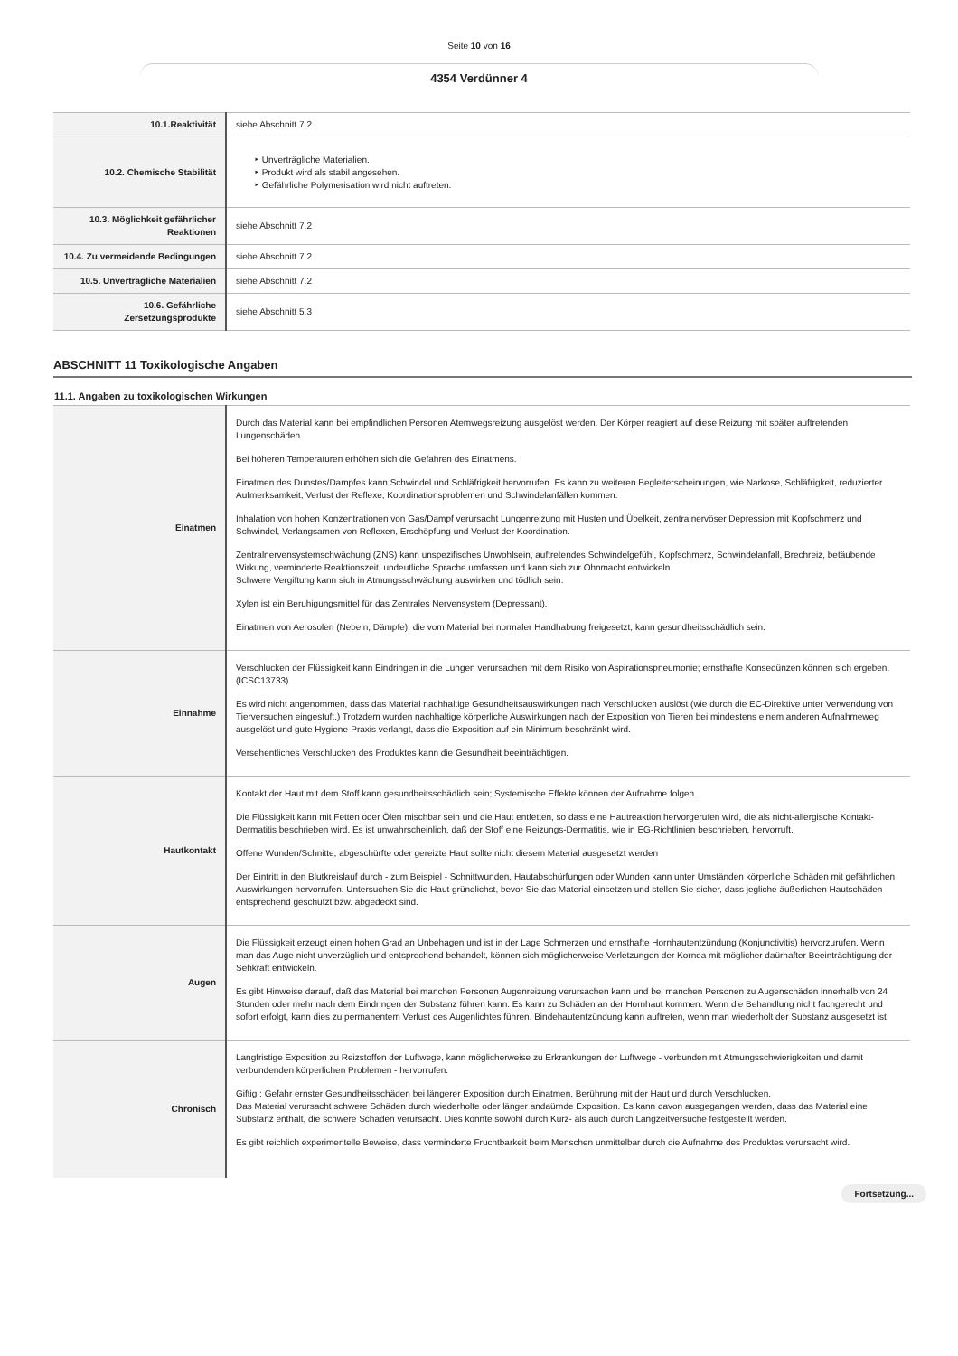Seite 10 von 16
4354 Verdünner 4
| 10.1.Reaktivität | siehe Abschnitt 7.2 |
| 10.2. Chemische Stabilität | ‣ Unverträgliche Materialien. ‣ Produkt wird als stabil angesehen. ‣ Gefährliche Polymerisation wird nicht auftreten. |
| 10.3. Möglichkeit gefährlicher Reaktionen | siehe Abschnitt 7.2 |
| 10.4. Zu vermeidende Bedingungen | siehe Abschnitt 7.2 |
| 10.5. Unverträgliche Materialien | siehe Abschnitt 7.2 |
| 10.6. Gefährliche Zersetzungsprodukte | siehe Abschnitt 5.3 |
ABSCHNITT 11 Toxikologische Angaben
11.1. Angaben zu toxikologischen Wirkungen
| Einatmen | Durch das Material kann bei empfindlichen Personen Atemwegsreizung ausgelöst werden. Der Körper reagiert auf diese Reizung mit später auftretenden Lungenschäden. Bei höheren Temperaturen erhöhen sich die Gefahren des Einatmens. Einatmen des Dunstes/Dampfes kann Schwindel und Schläfrigkeit hervorrufen. Es kann zu weiteren Begleiterscheinungen, wie Narkose, Schläfrigkeit, reduzierter Aufmerksamkeit, Verlust der Reflexe, Koordinationsproblemen und Schwindelanfällen kommen. Inhalation von hohen Konzentrationen von Gas/Dampf verursacht Lungenreizung mit Husten und Übelkeit, zentralnervöser Depression mit Kopfschmerz und Schwindel, Verlangsamen von Reflexen, Erschöpfung und Verlust der Koordination. Zentralnervensystemschwächung (ZNS) kann unspezifisches Unwohlsein, auftretendes Schwindelgefühl, Kopfschmerz, Schwindelanfall, Brechreiz, betäubende Wirkung, verminderte Reaktionszeit, undeutliche Sprache umfassen und kann sich zur Ohnmacht entwickeln. Schwere Vergiftung kann sich in Atmungsschwächung auswirken und tödlich sein. Xylen ist ein Beruhigungsmittel für das Zentrales Nervensystem (Depressant). Einatmen von Aerosolen (Nebeln, Dämpfe), die vom Material bei normaler Handhabung freigesetzt, kann gesundheitsschädlich sein. |
| Einnahme | Verschlucken der Flüssigkeit kann Eindringen in die Lungen verursachen mit dem Risiko von Aspirationspneumonie; ernsthafte Konseqünzen können sich ergeben. (ICSC13733) Es wird nicht angenommen, dass das Material nachhaltige Gesundheitsauswirkungen nach Verschlucken auslöst (wie durch die EC-Direktive unter Verwendung von Tierversuchen eingestuft.) Trotzdem wurden nachhaltige körperliche Auswirkungen nach der Exposition von Tieren bei mindestens einem anderen Aufnahmeweg ausgelöst und gute Hygiene-Praxis verlangt, dass die Exposition auf ein Minimum beschränkt wird. Versehentliches Verschlucken des Produktes kann die Gesundheit beeinträchtigen. |
| Hautkontakt | Kontakt der Haut mit dem Stoff kann gesundheitsschädlich sein; Systemische Effekte können der Aufnahme folgen. Die Flüssigkeit kann mit Fetten oder Ölen mischbar sein und die Haut entfetten, so dass eine Hautreaktion hervorgerufen wird, die als nicht-allergische Kontakt-Dermatitis beschrieben wird. Es ist unwahrscheinlich, daß der Stoff eine Reizungs-Dermatitis, wie in EG-Richtlinien beschrieben, hervorruft. Offene Wunden/Schnitte, abgeschürfte oder gereizte Haut sollte nicht diesem Material ausgesetzt werden Der Eintritt in den Blutkreislauf durch - zum Beispiel - Schnittwunden, Hautabschürfungen oder Wunden kann unter Umständen körperliche Schäden mit gefährlichen Auswirkungen hervorrufen. Untersuchen Sie die Haut gründlichst, bevor Sie das Material einsetzen und stellen Sie sicher, dass jegliche äußerlichen Hautschäden entsprechend geschützt bzw. abgedeckt sind. |
| Augen | Die Flüssigkeit erzeugt einen hohen Grad an Unbehagen und ist in der Lage Schmerzen und ernsthafte Hornhautentzündung (Konjunctivitis) hervorzurufen. Wenn man das Auge nicht unverzüglich und entsprechend behandelt, können sich möglicherweise Verletzungen der Kornea mit möglicher daürhafter Beeinträchtigung der Sehkraft entwickeln. Es gibt Hinweise darauf, daß das Material bei manchen Personen Augenreizung verursachen kann und bei manchen Personen zu Augenschäden innerhalb von 24 Stunden oder mehr nach dem Eindringen der Substanz führen kann. Es kann zu Schäden an der Hornhaut kommen. Wenn die Behandlung nicht fachgerecht und sofort erfolgt, kann dies zu permanentem Verlust des Augenlichtes führen. Bindehautentzündung kann auftreten, wenn man wiederholt der Substanz ausgesetzt ist. |
| Chronisch | Langfristige Exposition zu Reizstoffen der Luftwege, kann möglicherweise zu Erkrankungen der Luftwege - verbunden mit Atmungsschwierigkeiten und damit verbundenden körperlichen Problemen - hervorrufen. Giftig : Gefahr ernster Gesundheitsschäden bei längerer Exposition durch Einatmen, Berührung mit der Haut und durch Verschlucken. Das Material verursacht schwere Schäden durch wiederholte oder länger andaürnde Exposition. Es kann davon ausgegangen werden, dass das Material eine Substanz enthält, die schwere Schäden verursacht. Dies konnte sowohl durch Kurz- als auch durch Langzeitversuche festgestellt werden. Es gibt reichlich experimentelle Beweise, dass verminderte Fruchtbarkeit beim Menschen unmittelbar durch die Aufnahme des Produktes verursacht wird. |
Fortsetzung...